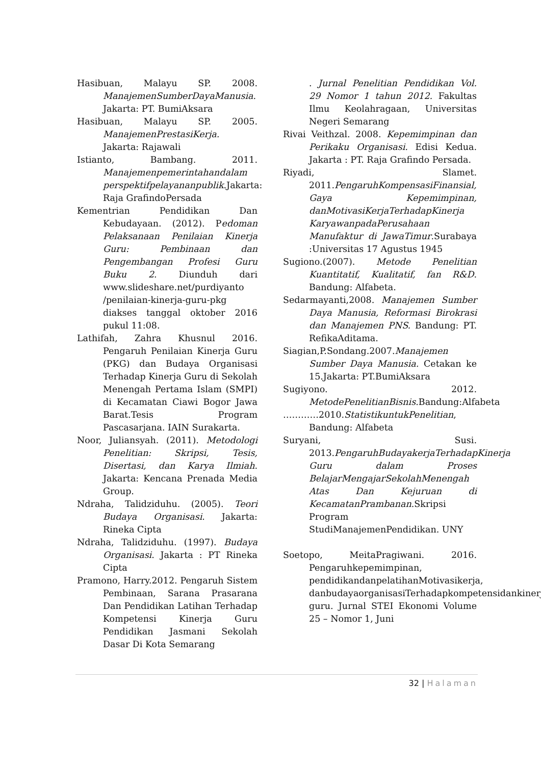Hasibuan, Malayu SP. 2008. ManajemenSumberDayaManusia. Jakarta: PT. BumiAksara
Hasibuan, Malayu SP. 2005. ManajemenPrestasiKerja. Jakarta: Rajawali
Istianto, Bambang. 2011. Manajemenpemerintahandalam perspektifpelayananpublik.Jakarta: Raja GrafindoPersada
Kementrian Pendidikan Dan Kebudayaan. (2012). Pedoman Pelaksanaan Penilaian Kinerja Guru: Pembinaan dan Pengembangan Profesi Guru Buku 2. Diunduh dari www.slideshare.net/purdiyanto /penilaian-kinerja-guru-pkg diakses tanggal oktober 2016 pukul 11:08.
Lathifah, Zahra Khusnul 2016. Pengaruh Penilaian Kinerja Guru (PKG) dan Budaya Organisasi Terhadap Kinerja Guru di Sekolah Menengah Pertama Islam (SMPI) di Kecamatan Ciawi Bogor Jawa Barat.Tesis Program Pascasarjana. IAIN Surakarta.
Noor, Juliansyah. (2011). Metodologi Penelitian: Skripsi, Tesis, Disertasi, dan Karya Ilmiah. Jakarta: Kencana Prenada Media Group.
Ndraha, Talidziduhu. (2005). Teori Budaya Organisasi. Jakarta: Rineka Cipta
Ndraha, Talidziduhu. (1997). Budaya Organisasi. Jakarta : PT Rineka Cipta
Pramono, Harry.2012. Pengaruh Sistem Pembinaan, Sarana Prasarana Dan Pendidikan Latihan Terhadap Kompetensi Kinerja Guru Pendidikan Jasmani Sekolah Dasar Di Kota Semarang
. Jurnal Penelitian Pendidikan Vol. 29 Nomor 1 tahun 2012. Fakultas Ilmu Keolahragaan, Universitas Negeri Semarang
Rivai Veithzal. 2008. Kepemimpinan dan Perikaku Organisasi. Edisi Kedua. Jakarta : PT. Raja Grafindo Persada.
Riyadi, Slamet. 2011.PengaruhKompensasiFinansial, Gaya Kepemimpinan, danMotivasiKerjaTerhadapKinerja KaryawanpadaPerusahaan Manufaktur di JawaTimur.Surabaya :Universitas 17 Agustus 1945
Sugiono.(2007). Metode Penelitian Kuantitatif, Kualitatif, fan R&D. Bandung: Alfabeta.
Sedarmayanti,2008. Manajemen Sumber Daya Manusia, Reformasi Birokrasi dan Manajemen PNS. Bandung: PT. RefikaAditama.
Siagian,P.Sondang.2007.Manajemen Sumber Daya Manusia. Cetakan ke 15.Jakarta: PT.BumiAksara
Sugiyono. 2012. MetodePenelitianBisnis.Bandung:Alfabeta
…………2010.StatistikuntukPenelitian, Bandung: Alfabeta
Suryani, Susi. 2013.PengaruhBudayakerjaTerhadapKinerja Guru dalam Proses BelajarMengajarSekolahMenengah Atas Dan Kejuruan di KecamatanPrambanan.Skripsi Program StudiManajemenPendidikan. UNY
Soetopo, MeitaPragiwani. 2016. Pengaruhkepemimpinan, pendidikandanpelatihanMotivasikerja, danbudayaorganisasiTerhadapkompetensidankinerja guru. Jurnal STEI Ekonomi Volume 25 – Nomor 1, Juni
32 | Halaman